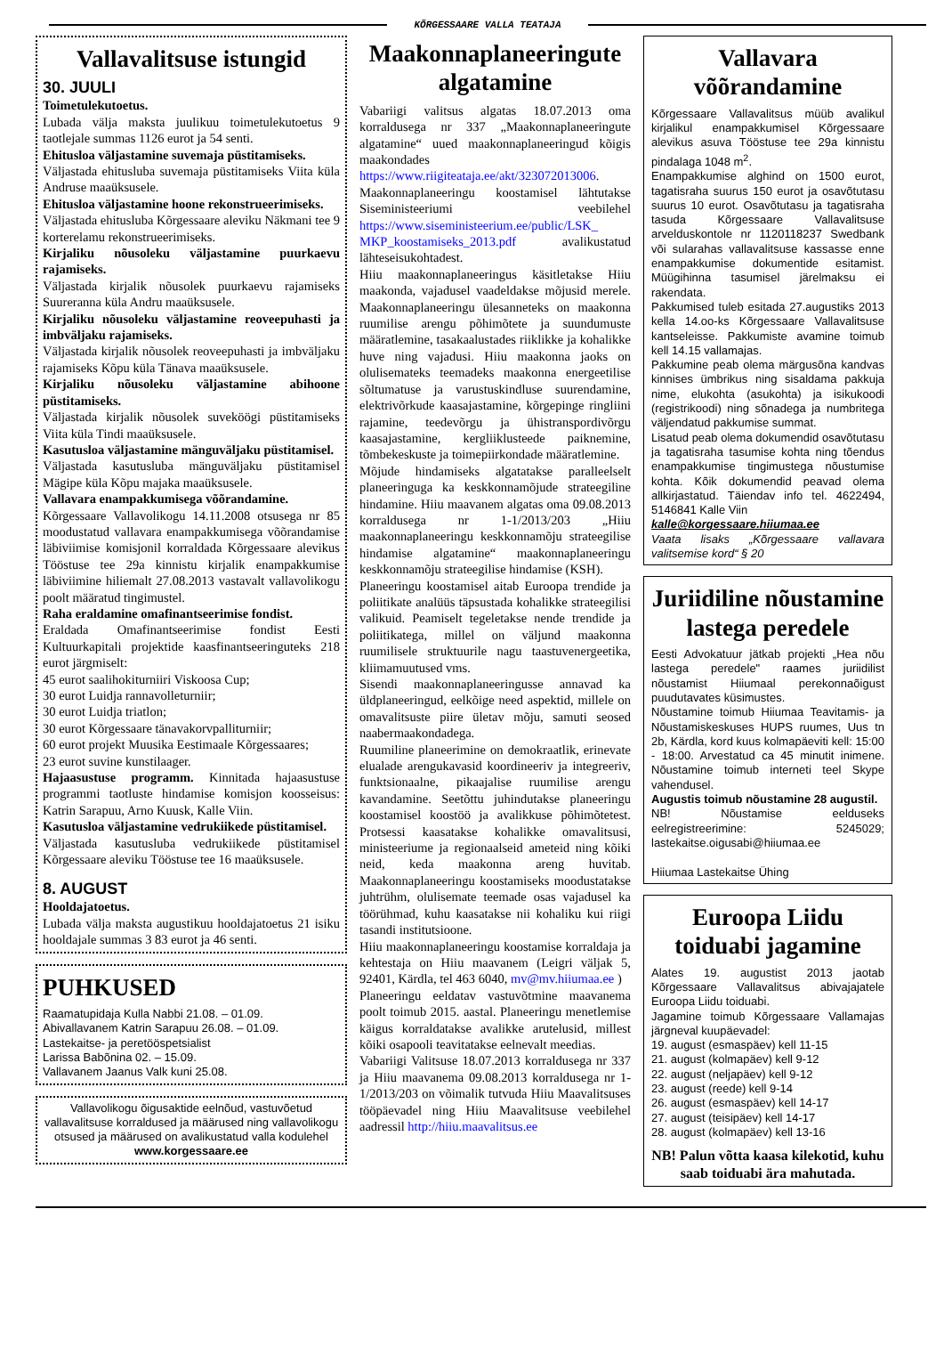KÕRGESSAARE VALLA TEATAJA
Vallavalitsuse istungid
30. JUULI
Toimetulekutoetus.
Lubada välja maksta juulikuu toimetulekutoetus 9 taotlejale summas 1126 eurot ja 54 senti.
Ehitusloa väljastamine suvemaja püstitamiseks.
Väljastada ehitusluba suvemaja püstitamiseks Viita küla Andruse maaüksusele.
Ehitusloa väljastamine hoone rekonstrueerimiseks.
Väljastada ehitusluba Kõrgessaare aleviku Näkmani tee 9 korterelamu rekonstrueerimiseks.
Kirjaliku nõusoleku väljastamine puurkaevu rajamiseks.
Väljastada kirjalik nõusolek puurkaevu rajamiseks Suureranna küla Andru maaüksusele.
Kirjaliku nõusoleku väljastamine reoveepuhasti ja imbväljaku rajamiseks.
Väljastada kirjalik nõusolek reoveepuhasti ja imbväljaku rajamiseks Kõpu küla Tänava maaüksusele.
Kirjaliku nõusoleku väljastamine abihoone püstitamiseks.
Väljastada kirjalik nõusolek suveköögi püstitamiseks Viita küla Tindi maaüksusele.
Kasutusloa väljastamine mänguväljaku püstitamisel.
Väljastada kasutusluba mänguväljaku püstitamisel Mägipe küla Kõpu majaka maaüksusele.
Vallavara enampakkumisega võõrandamine.
Kõrgessaare Vallavolikogu 14.11.2008 otsusega nr 85 moodustatud vallavara enampakkumisega võõrandamise läbiviimise komisjonil korraldada Kõrgessaare alevikus Tööstuse tee 29a kinnistu kirjalik enampakkumise läbiviimine hiliemalt 27.08.2013 vastavalt vallavolikogu poolt määratud tingimustel.
Raha eraldamine omafinantseerimise fondist.
Eraldada Omafinantseerimise fondist Eesti Kultuurkapitali projektide kaasfinantseeringuteks 218 eurot järgmiselt:
45 eurot saalihokiturniiri Viskoosa Cup;
30 eurot Luidja rannavolleturniir;
30 eurot Luidja triatlon;
30 eurot Kõrgessaare tänavakorvpalliturniir;
60 eurot projekt Muusika Eestimaale Kõrgessaares;
23 eurot suvine kunstilaager.
Hajaasustuse programm. Kinnitada hajaasustuse programmi taotluste hindamise komisjon koosseisus: Katrin Sarapuu, Arno Kuusk, Kalle Viin.
Kasutusloa väljastamine vedrukiikede püstitamisel.
Väljastada kasutusluba vedrukiikede püstitamisel Kõrgessaare aleviku Tööstuse tee 16 maaüksusele.
8. AUGUST
Hooldajatoetus.
Lubada välja maksta augustikuu hooldajatoetus 21 isiku hooldajale summas 3 83 eurot ja 46 senti.
PUHKUSED
Raamatupidaja Kulla Nabbi 21.08. – 01.09.
Abivallavanem Katrin Sarapuu 26.08. – 01.09.
Lastekaitse- ja peretööspetsialist
Larissa Babõnina 02. – 15.09.
Vallavanem Jaanus Valk kuni 25.08.
Vallavolikogu õigusaktide eelnõud, vastuvõetud vallavalitsuse korraldused ja määrused ning vallavolikogu otsused ja määrused on avalikustatud valla kodulehel
www.korgessaare.ee
Maakonnaplaneeringute algatamine
Vabariigi valitsus algatas 18.07.2013 oma korraldusega nr 337 „Maakonnaplaneeringute algatamine“ uued maakonnaplaneeringud kõigis maakondades https://www.riigiteataja.ee/akt/323072013006.
Maakonnaplaneeringu koostamisel lähtutakse Siseministeeriumi veebilehel https://www.siseministeerium.ee/public/LSK_ MKP_koostamiseks_2013.pdf avalikustatud lähteseisukohtadest.
Hiiu maakonnaplaneeringus käsitletakse Hiiu maakonda, vajadusel vaadeldakse mõjusid merele. Maakonnaplaneeringu ülesanneteks on maakonna ruumilise arengu põhimõtete ja suundumuste määratlemine, tasakaalustades riiklikke ja kohalikke huve ning vajadusi. Hiiu maakonna jaoks on olulisemateks teemadeks maakonna energeetilise sõltumatuse ja varustuskindluse suurendamine, elektrivõrkude kaasajastamine, kõrgepinge ringliini rajamine, teedevõrgu ja ühistranspordivõrgu kaasajastamine, kergliiklusteede paiknemine, tõmbekeskuste ja toimepiirkondade määratlemine.
Mõjude hindamiseks algatatakse paralleelselt planeeringuga ka keskkonnamõjude strateegiline hindamine. Hiiu maavanem algatas oma 09.08.2013 korraldusega nr 1-1/2013/203 „Hiiu maakonnaplaneeringu keskkonnamõju strateegilise hindamise algatamine“ maakonnaplaneeringu keskkonnamõju strateegilise hindamise (KSH).
Planeeringu koostamisel aitab Euroopa trendide ja poliitikate analüüs täpsustada kohalikke strateegilisi valikuid. Peamiselt tegeletakse nende trendide ja poliitikatega, millel on väljund maakonna ruumilisele struktuurile nagu taastuvenergeetika, kliimamuutused vms.
Sisendi maakonnaplaneeringusse annavad ka üldplaneeringud, eelkõige need aspektid, millele on omavalitsuste piire ületav mõju, samuti seosed naabermaakondadega.
Ruumiline planeerimine on demokraatlik, erinevate elualade arengukavasid koordineeriv ja integreeriv, funktsionaalne, pikaajalise ruumilise arengu kavandamine. Seetõttu juhindutakse planeeringu koostamisel koostöö ja avalikkuse põhimõtetest. Protsessi kaasatakse kohalikke omavalitsusi, ministeeriume ja regionaalseid ameteid ning kõiki neid, keda maakonna areng huvitab. Maakonnaplaneeringu koostamiseks moodustatakse juhtrühm, olulisemate teemade osas vajadusel ka töörühmad, kuhu kaasatakse nii kohaliku kui riigi tasandi institutsioone.
Hiiu maakonnaplaneeringu koostamise korraldaja ja kehtestaja on Hiiu maavanem (Leigri väljak 5, 92401, Kärdla, tel 463 6040, mv@mv.hiiumaa.ee )
Planeeringu eeldatav vastuvõtmine maavanema poolt toimub 2015. aastal. Planeeringu menetlemise käigus korraldatakse avalikke arutelusid, millest kõiki osapooli teavitatakse eelnevalt meedias.
Vabariigi Valitsuse 18.07.2013 korraldusega nr 337 ja Hiiu maavanema 09.08.2013 korraldusega nr 1-1/2013/203 on võimalik tutvuda Hiiu Maavalitsuses tööpäevadel ning Hiiu Maavalitsuse veebilehel aadressil http://hiiu.maavalitsus.ee
Vallavara võõrandamine
Kõrgessaare Vallavalitsus müüb avalikul kirjalikul enampakkumisel Kõrgessaare alevikus asuva Tööstuse tee 29a kinnistu pindalaga 1048 m<sup>2</sup>.
Enampakkumise alghind on 1500 eurot, tagatisraha suurus 150 eurot ja osavõtutasu suurus 10 eurot. Osavõtutasu ja tagatisraha tasuda Kõrgessaare Vallavalitsuse arvelduskontole nr 1120118237 Swedbank või sularahas vallavalitsuse kassasse enne enampakkumise dokumentide esitamist. Müügihinna tasumisel järelmaksu ei rakendata.
Pakkumised tuleb esitada 27.augustiks 2013 kella 14.oo-ks Kõrgessaare Vallavalitsuse kantseleisse. Pakkumiste avamine toimub kell 14.15 vallamajas.
Pakkumine peab olema märgusõna kandvas kinnises ümbrikus ning sisaldama pakkuja nime, elukohta (asukohta) ja isikukoodi (registrikoodi) ning sõnadega ja numbritega väljendatud pakkumise summat.
Lisatud peab olema dokumendid osavõtutasu ja tagatisraha tasumise kohta ning tõendus enampakkumise tingimustega nõustumise kohta. Kõik dokumendid peavad olema allkirjastatud. Täiendav info tel. 4622494, 5146841 Kalle Viin
kalle@korgessaare.hiiumaa.ee
Vaata lisaks „Kõrgessaare vallavara valitsemise kord“ § 20
Juriidiline nõustamine lastega peredele
Eesti Advokatuur jätkab projekti „Hea nõu lastega peredele" raames juriidilist nõustamist Hiiumaal perekonnaõigust puudutavates küsimustes.
Nõustamine toimub Hiiumaa Teavitamis- ja Nõustamiskeskuses HUPS ruumes, Uus tn 2b, Kärdla, kord kuus kolmapäeviti kell: 15:00 - 18:00. Arvestatud ca 45 minutit inimene. Nõustamine toimub interneti teel Skype vahendusel.
Augustis toimub nõustamine 28 augustil.
NB! Nõustamise eelduseks eelregistreerimine: 5245029; lastekaitse.oigusabi@hiiumaa.ee
Hiiumaa Lastekaitse Ühing
Euroopa Liidu toiduabi jagamine
Alates 19. augustist 2013 jaotab Kõrgessaare Vallavalitsus abivajajatele Euroopa Liidu toiduabi.
Jagamine toimub Kõrgessaare Vallamajas järgneval kuupäevadel:
19. august (esmaspäev) kell 11-15
21. august (kolmapäev) kell 9-12
22. august (neljapäev) kell 9-12
23. august (reede) kell 9-14
26. august (esmaspäev) kell 14-17
27. august (teisipäev) kell 14-17
28. august (kolmapäev) kell 13-16
NB! Palun võtta kaasa kilekotid, kuhu saab toiduabi ära mahutada.